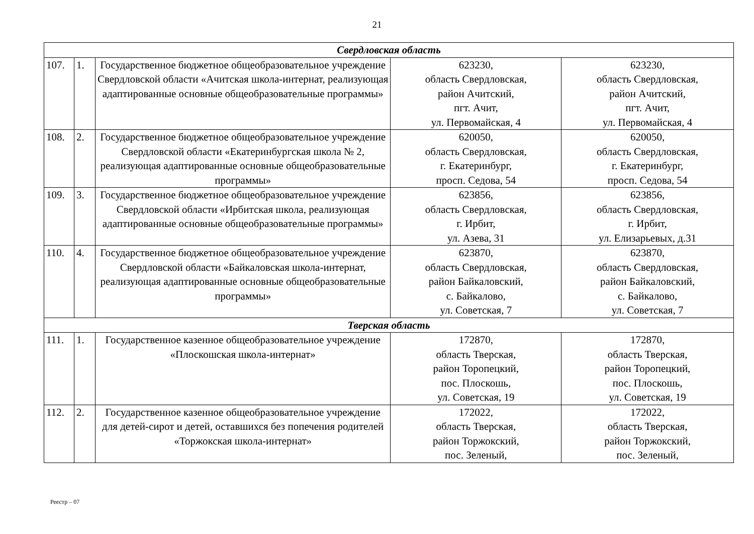21
| Свердловская область | | | | |
| 107. | 1. | Государственное бюджетное общеобразовательное учреждение Свердловской области «Ачитская школа-интернат, реализующая адаптированные основные общеобразовательные программы» | 623230, область Свердловская, район Ачитский, пгт. Ачит, ул. Первомайская, 4 | 623230, область Свердловская, район Ачитский, пгт. Ачит, ул. Первомайская, 4 |
| 108. | 2. | Государственное бюджетное общеобразовательное учреждение Свердловской области «Екатеринбургская школа № 2, реализующая адаптированные основные общеобразовательные программы» | 620050, область Свердловская, г. Екатеринбург, просп. Седова, 54 | 620050, область Свердловская, г. Екатеринбург, просп. Седова, 54 |
| 109. | 3. | Государственное бюджетное общеобразовательное учреждение Свердловской области «Ирбитская школа, реализующая адаптированные основные общеобразовательные программы» | 623856, область Свердловская, г. Ирбит, ул. Азева, 31 | 623856, область Свердловская, г. Ирбит, ул. Елизарьевых, д.31 |
| 110. | 4. | Государственное бюджетное общеобразовательное учреждение Свердловской области «Байкаловская школа-интернат, реализующая адаптированные основные общеобразовательные программы» | 623870, область Свердловская, район Байкаловский, с. Байкалово, ул. Советская, 7 | 623870, область Свердловская, район Байкаловский, с. Байкалово, ул. Советская, 7 |
| Тверская область | | | | |
| 111. | 1. | Государственное казенное общеобразовательное учреждение «Плоскошская школа-интернат» | 172870, область Тверская, район Торопецкий, пос. Плоскошь, ул. Советская, 19 | 172870, область Тверская, район Торопецкий, пос. Плоскошь, ул. Советская, 19 |
| 112. | 2. | Государственное казенное общеобразовательное учреждение для детей-сирот и детей, оставшихся без попечения родителей «Торжокская школа-интернат» | 172022, область Тверская, район Торжокский, пос. Зеленый, | 172022, область Тверская, район Торжокский, пос. Зеленый, |
Реестр – 07